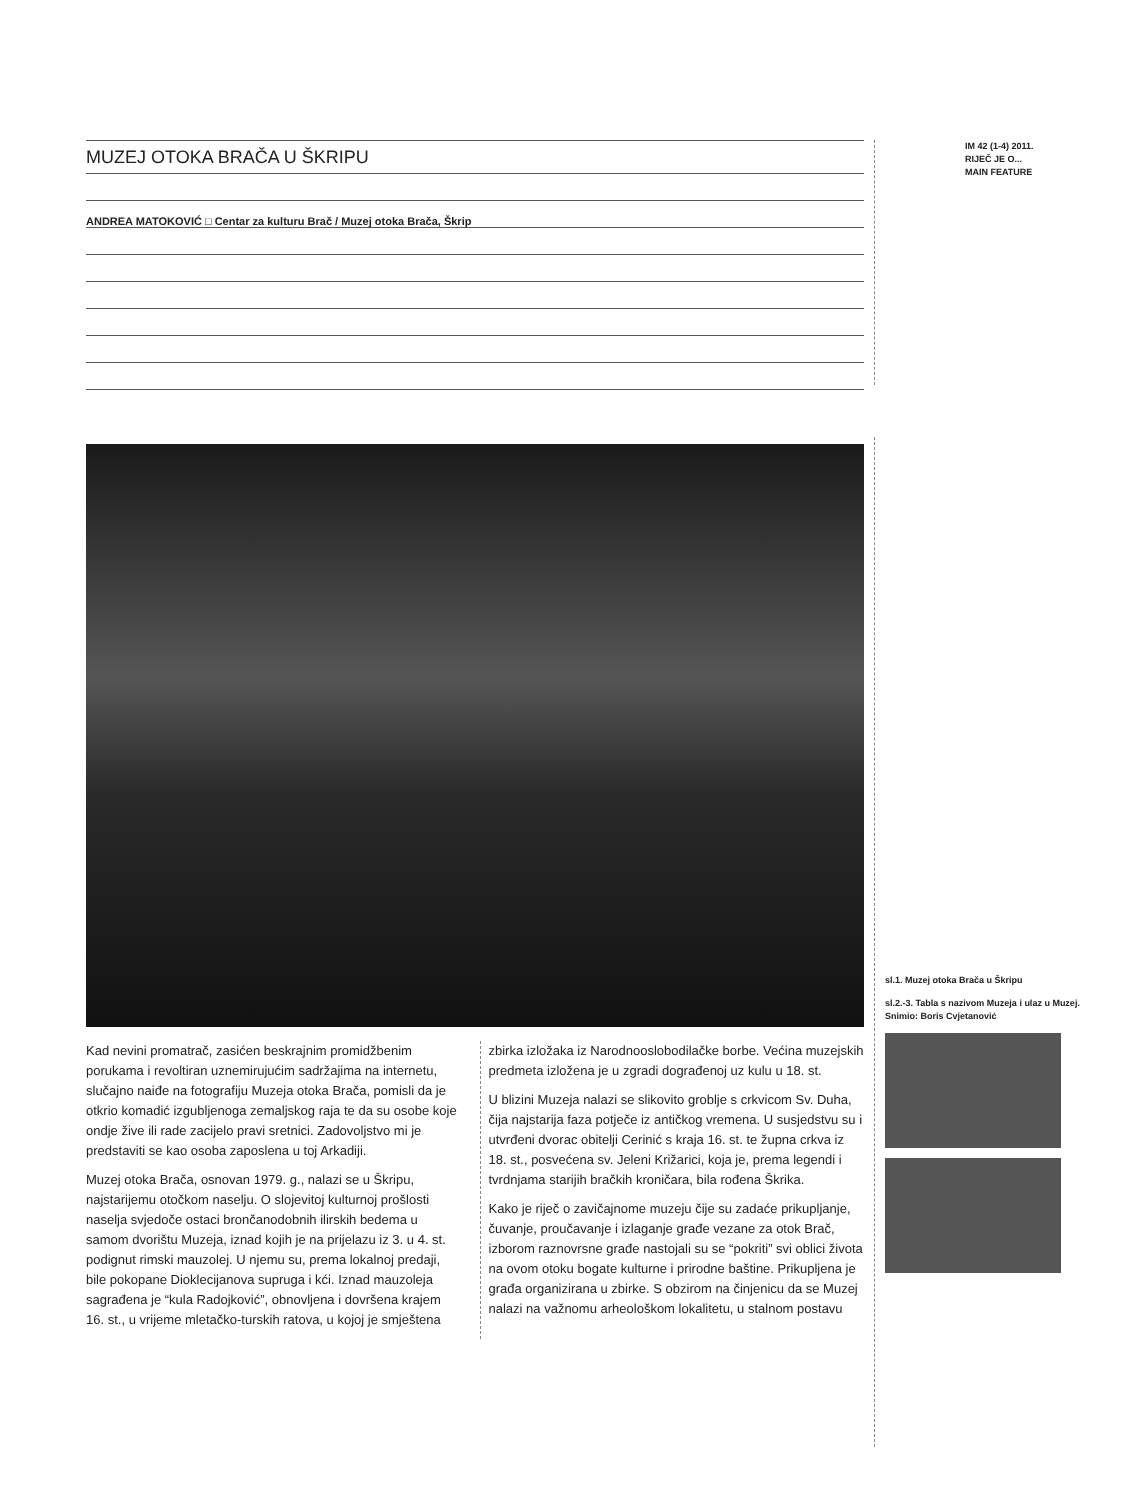MUZEJ OTOKA BRAČA U ŠKRIPU
ANDREA MATOKOVIĆ □ Centar za kulturu Brač / Muzej otoka Brača, Škrip
Kad nevini promatrač, zasićen beskrajnim promidžbenim porukama i revoltiran uznemirujućim sadržajima na internetu, slučajno naiđe na fotografiju Muzeja otoka Brača, pomisli da je otkrio komadić izgubljenoga zemaljskog raja te da su osobe koje ondje žive ili rade zacijelo pravi sretnici. Zadovoljstvo mi je predstaviti se kao osoba zaposlena u toj Arkadiji.
Muzej otoka Brača, osnovan 1979. g., nalazi se u Škripu, najstarijemu otočkom naselju. O slojevitoj kulturnoj prošlosti naselja svjedoče ostaci brončanodobnih ilirskih bedema u samom dvorištu Muzeja, iznad kojih je na prijelazu iz 3. u 4. st. podignut rimski mauzolej. U njemu su, prema lokalnoj predaji, bile pokopane Dioklecijanova supruga i kći. Iznad mauzoleja sagrađena je “kula Radojković”, obnovljena i dovršena krajem 16. st., u vrijeme mletačko-turskih ratova, u kojoj je smještena
zbirka izložaka iz Narodnooslobodilačke borbe. Većina muzejskih predmeta izložena je u zgradi dograđenoj uz kulu u 18. st.
U blizini Muzeja nalazi se slikovito groblje s crkvicom Sv. Duha, čija najstarija faza potječe iz antičkog vremena. U susjedstvu su i utvrđeni dvorac obitelji Cerinić s kraja 16. st. te župna crkva iz 18. st., posvećena sv. Jeleni Križarici, koja je, prema legendi i tvrdnjama starijih bračkih kroničara, bila rođena Škrika.
Kako je riječ o zavičajnome muzeju čije su zadaće prikupljanje, čuvanje, proučavanje i izlaganje građe vezane za otok Brač, izborom raznovrsne građe nastojali su se “pokriti” svi oblici života na ovom otoku bogate kulturne i prirodne baštine. Prikupljena je građa organizirana u zbirke. S obzirom na činjenicu da se Muzej nalazi na važnomu arheološkom lokalitetu, u stalnom postavu
IM 42 (1-4) 2011.
RIJEČ JE O...
MAIN FEATURE
sl.1. Muzej otoka Brača u Škripu
sl.2.-3. Tabla s nazivom Muzeja i ulaz u Muzej.
Snimio: Boris Cvjetanović